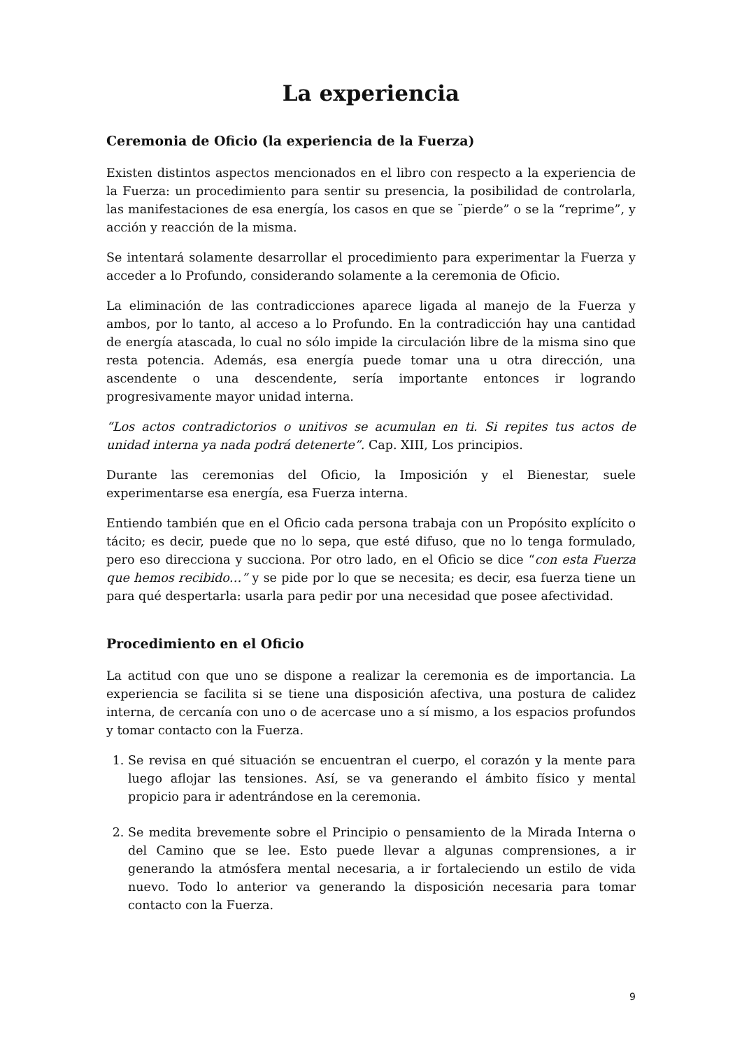La experiencia
Ceremonia de Oficio (la experiencia de la Fuerza)
Existen distintos aspectos mencionados en el libro con respecto a la experiencia de la Fuerza: un procedimiento para sentir su presencia, la posibilidad de controlarla, las manifestaciones de esa energía, los casos en que se ¨pierde” o se la “reprime”, y acción y reacción de la misma.
Se intentará solamente desarrollar el procedimiento para experimentar la Fuerza y acceder a lo Profundo, considerando solamente a la ceremonia de Oficio.
La eliminación de las contradicciones aparece ligada al manejo de la Fuerza y ambos, por lo tanto, al acceso a lo Profundo. En la contradicción hay una cantidad de energía atascada, lo cual no sólo impide la circulación libre de la misma sino que resta potencia. Además, esa energía puede tomar una u otra dirección, una ascendente o una descendente, sería importante entonces ir logrando progresivamente mayor unidad interna.
“Los actos contradictorios o unitivos se acumulan en ti. Si repites tus actos de unidad interna ya nada podrá detenerte”. Cap. XIII, Los principios.
Durante las ceremonias del Oficio, la Imposición y el Bienestar, suele experimentarse esa energía, esa Fuerza interna.
Entiendo también que en el Oficio cada persona trabaja con un Propósito explícito o tácito; es decir, puede que no lo sepa, que esté difuso, que no lo tenga formulado, pero eso direcciona y succiona. Por otro lado, en el Oficio se dice “con esta Fuerza que hemos recibido…” y se pide por lo que se necesita; es decir, esa fuerza tiene un para qué despertarla: usarla para pedir por una necesidad que posee afectividad.
Procedimiento en el Oficio
La actitud con que uno se dispone a realizar la ceremonia es de importancia. La experiencia se facilita si se tiene una disposición afectiva, una postura de calidez interna, de cercanía con uno o de acercase uno a sí mismo, a los espacios profundos y tomar contacto con la Fuerza.
1. Se revisa en qué situación se encuentran el cuerpo, el corazón y la mente para luego aflojar las tensiones. Así, se va generando el ámbito físico y mental propicio para ir adentrándose en la ceremonia.
2. Se medita brevemente sobre el Principio o pensamiento de la Mirada Interna o del Camino que se lee. Esto puede llevar a algunas comprensiones, a ir generando la atmósfera mental necesaria, a ir fortaleciendo un estilo de vida nuevo. Todo lo anterior va generando la disposición necesaria para tomar contacto con la Fuerza.
9